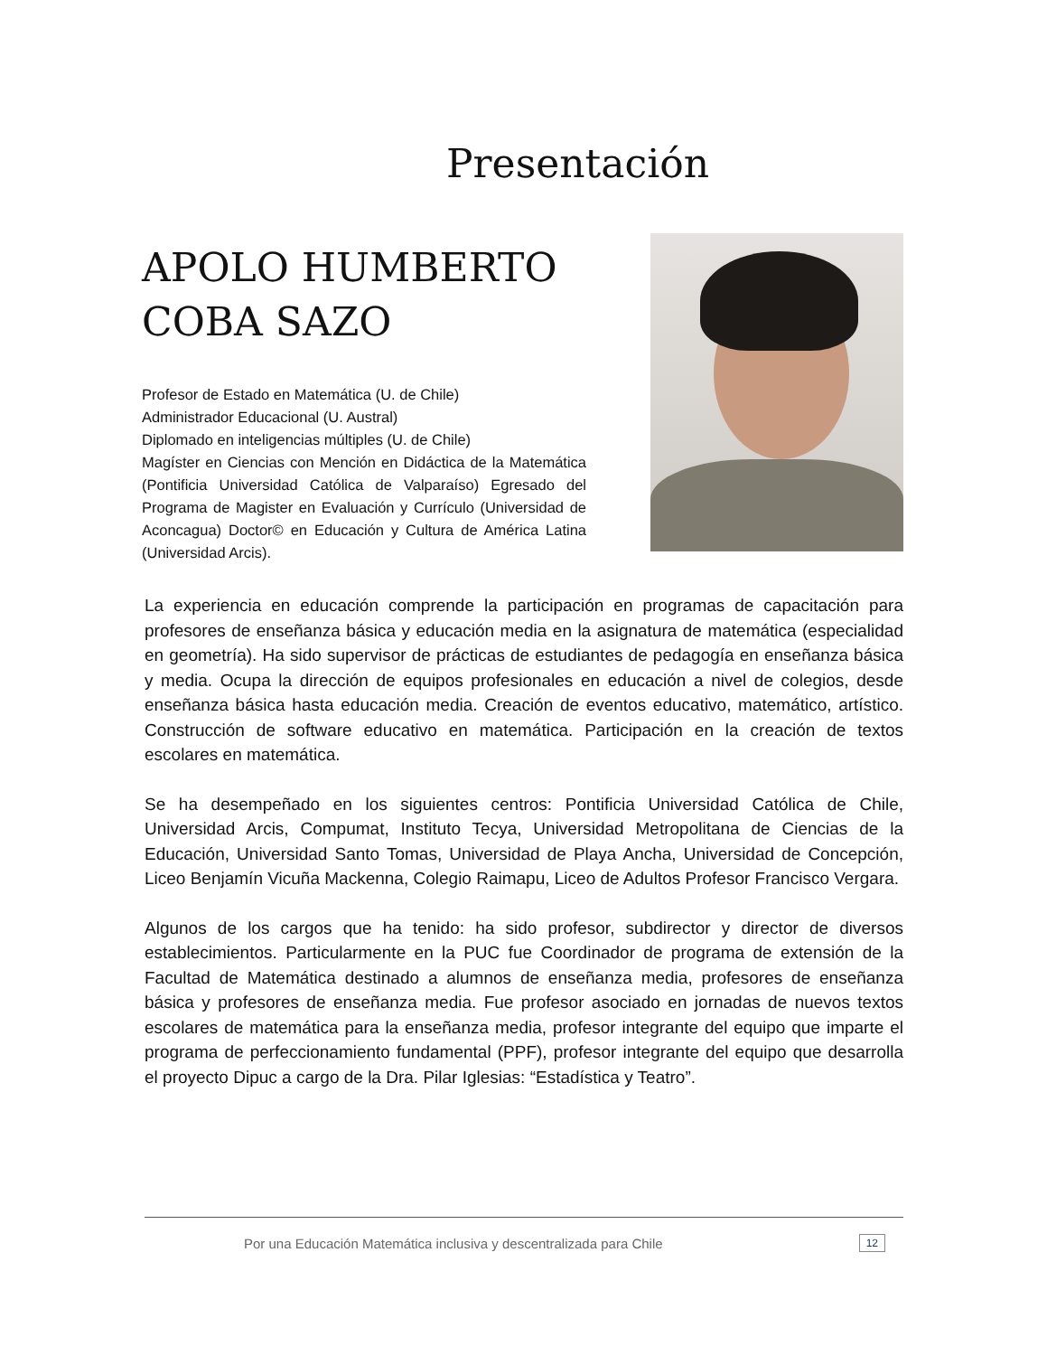Presentación
APOLO HUMBERTO COBA SAZO
Profesor de Estado en Matemática (U. de Chile)
Administrador Educacional (U. Austral)
Diplomado en inteligencias múltiples (U. de Chile)
Magíster en Ciencias con Mención en Didáctica de la Matemática (Pontificia Universidad Católica de Valparaíso) Egresado del Programa de Magister en Evaluación y Currículo (Universidad de Aconcagua) Doctor© en Educación y Cultura de América Latina (Universidad Arcis).
La experiencia en educación comprende la participación en programas de capacitación para profesores de enseñanza básica y educación media en la asignatura de matemática (especialidad en geometría). Ha sido supervisor de prácticas de estudiantes de pedagogía en enseñanza básica y media. Ocupa la dirección de equipos profesionales en educación a nivel de colegios, desde enseñanza básica hasta educación media. Creación de eventos educativo, matemático, artístico. Construcción de software educativo en matemática. Participación en la creación de textos escolares en matemática.
Se ha desempeñado en los siguientes centros: Pontificia Universidad Católica de Chile, Universidad Arcis, Compumat, Instituto Tecya, Universidad Metropolitana de Ciencias de la Educación, Universidad Santo Tomas, Universidad de Playa Ancha, Universidad de Concepción, Liceo Benjamín Vicuña Mackenna, Colegio Raimapu, Liceo de Adultos Profesor Francisco Vergara.
Algunos de los cargos que ha tenido: ha sido profesor, subdirector y director de diversos establecimientos. Particularmente en la PUC fue Coordinador de programa de extensión de la Facultad de Matemática destinado a alumnos de enseñanza media, profesores de enseñanza básica y profesores de enseñanza media. Fue profesor asociado en jornadas de nuevos textos escolares de matemática para la enseñanza media, profesor integrante del equipo que imparte el programa de perfeccionamiento fundamental (PPF), profesor integrante del equipo que desarrolla el proyecto Dipuc a cargo de la Dra. Pilar Iglesias: “Estadística y Teatro”.
Por una Educación Matemática inclusiva y descentralizada para Chile
12